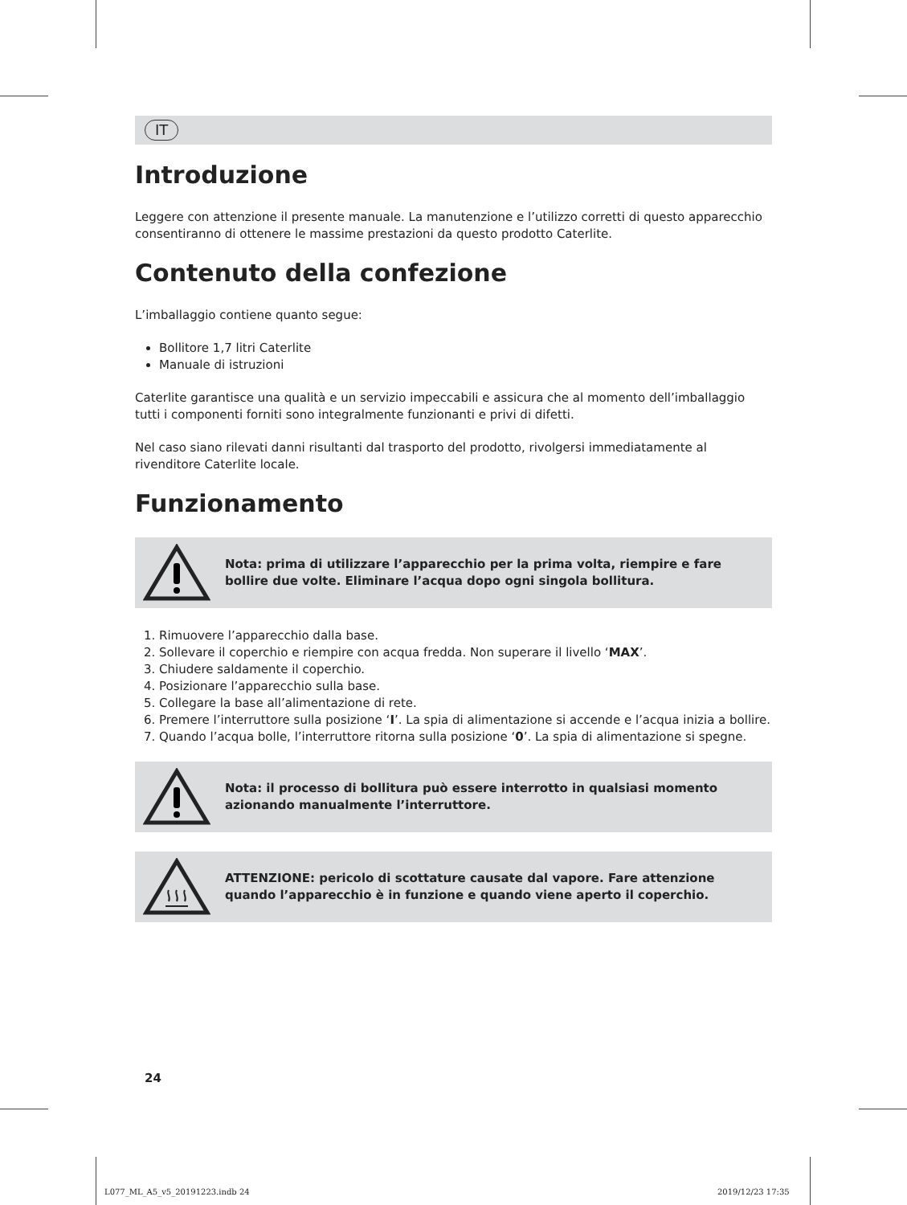IT
Introduzione
Leggere con attenzione il presente manuale. La manutenzione e l’utilizzo corretti di questo apparecchio consentiranno di ottenere le massime prestazioni da questo prodotto Caterlite.
Contenuto della confezione
L’imballaggio contiene quanto segue:
Bollitore 1,7 litri Caterlite
Manuale di istruzioni
Caterlite garantisce una qualità e un servizio impeccabili e assicura che al momento dell’imballaggio tutti i componenti forniti sono integralmente funzionanti e privi di difetti.
Nel caso siano rilevati danni risultanti dal trasporto del prodotto, rivolgersi immediatamente al rivenditore Caterlite locale.
Funzionamento
Nota: prima di utilizzare l’apparecchio per la prima volta, riempire e fare bollire due volte. Eliminare l’acqua dopo ogni singola bollitura.
1. Rimuovere l’apparecchio dalla base.
2. Sollevare il coperchio e riempire con acqua fredda. Non superare il livello ‘MAX’.
3. Chiudere saldamente il coperchio.
4. Posizionare l’apparecchio sulla base.
5. Collegare la base all’alimentazione di rete.
6. Premere l’interruttore sulla posizione ‘I’. La spia di alimentazione si accende e l’acqua inizia a bollire.
7. Quando l’acqua bolle, l’interruttore ritorna sulla posizione ‘0’. La spia di alimentazione si spegne.
Nota: il processo di bollitura può essere interrotto in qualsiasi momento azionando manualmente l’interruttore.
ATTENZIONE: pericolo di scottature causate dal vapore. Fare attenzione quando l’apparecchio è in funzione e quando viene aperto il coperchio.
24
L077_ML_A5_v5_20191223.indb 24 2019/12/23 17:35